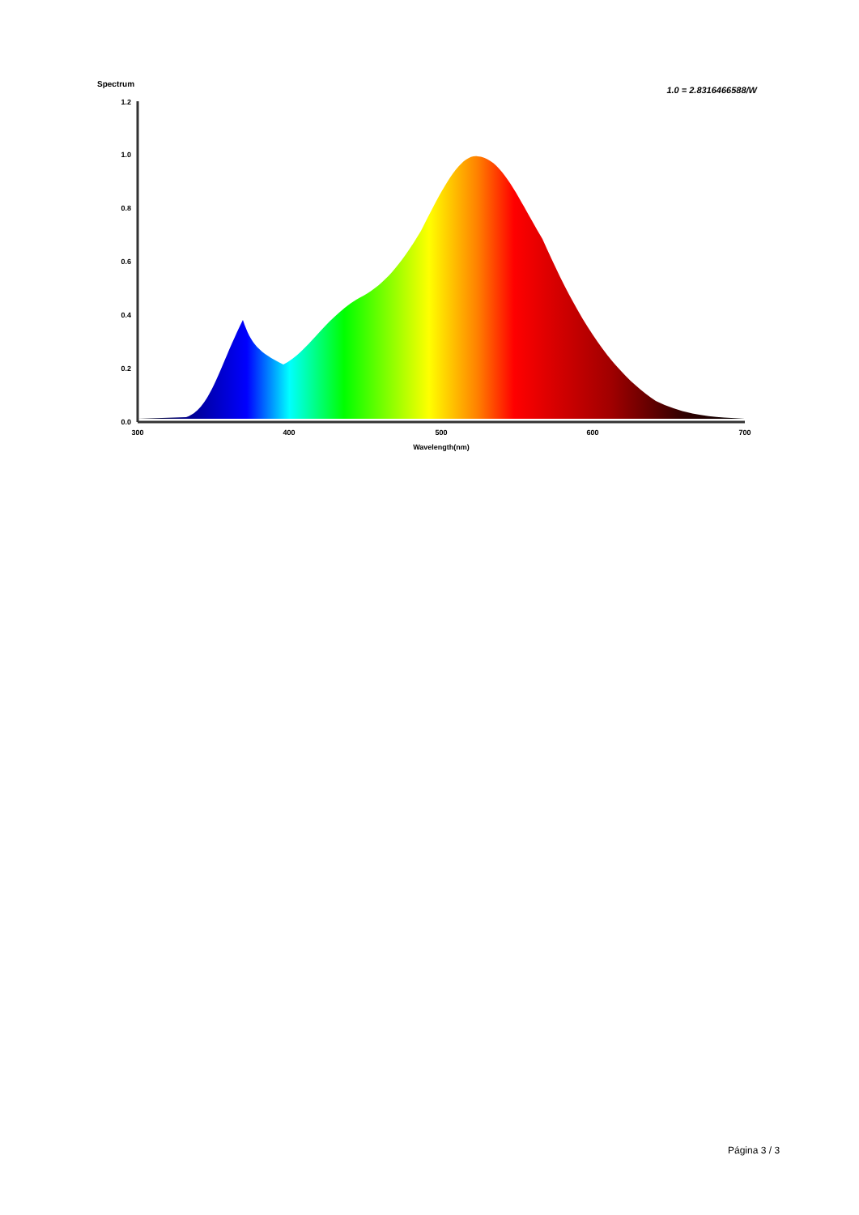Spectrum
1.0 = 2.8316466588/W
1.2
1.0
0.8
0.6
0.4
0.2
0.0
300
400
500
600
700
Wavelength(nm)
Página 3 / 3